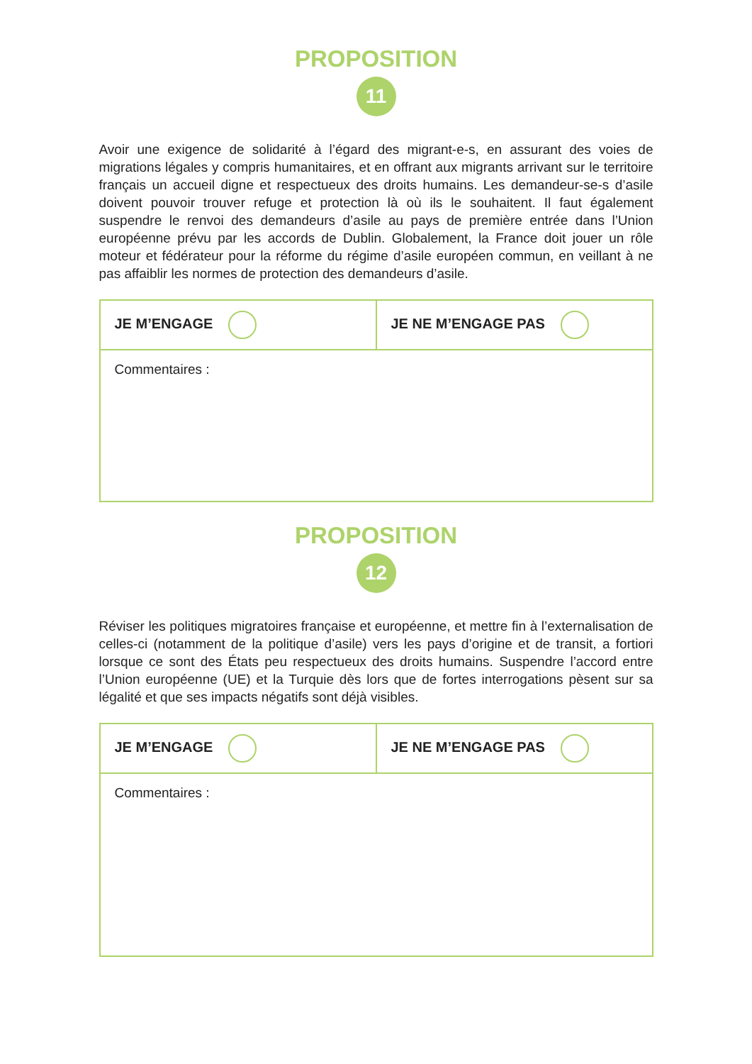PROPOSITION
11
Avoir une exigence de solidarité à l’égard des migrant-e-s, en assurant des voies de migrations légales y compris humanitaires, et en offrant aux migrants arrivant sur le territoire français un accueil digne et respectueux des droits humains. Les demandeur-se-s d’asile doivent pouvoir trouver refuge et protection là où ils le souhaitent. Il faut également suspendre le renvoi des demandeurs d’asile au pays de première entrée dans l’Union européenne prévu par les accords de Dublin. Globalement, la France doit jouer un rôle moteur et fédérateur pour la réforme du régime d’asile européen commun, en veillant à ne pas affaiblir les normes de protection des demandeurs d’asile.
| JE M’ENGAGE | JE NE M’ENGAGE PAS |
| Commentaires : | |
PROPOSITION
12
Réviser les politiques migratoires française et européenne, et mettre fin à l’externalisation de celles-ci (notamment de la politique d’asile) vers les pays d’origine et de transit, a fortiori lorsque ce sont des États peu respectueux des droits humains. Suspendre l’accord entre l’Union européenne (UE) et la Turquie dès lors que de fortes interrogations pèsent sur sa légalité et que ses impacts négatifs sont déjà visibles.
| JE M’ENGAGE | JE NE M’ENGAGE PAS |
| Commentaires : | |